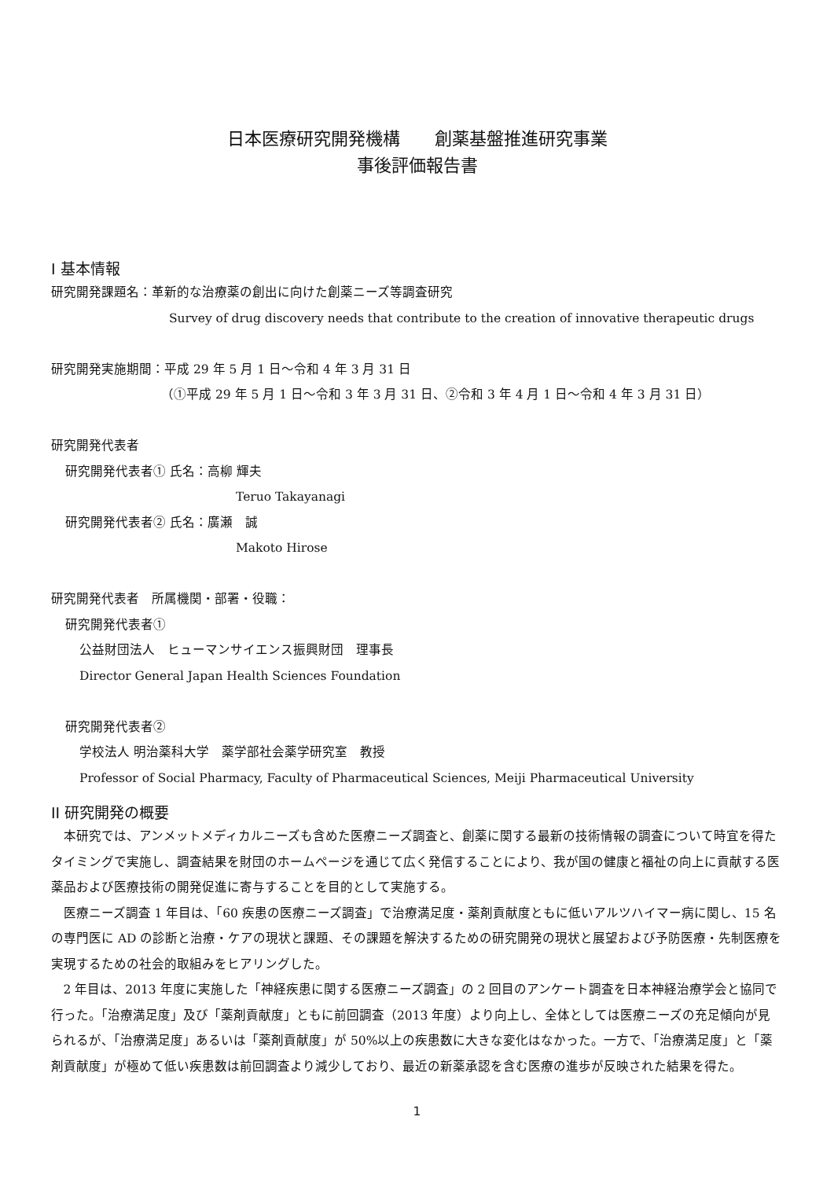日本医療研究開発機構　　創薬基盤推進研究事業
事後評価報告書
I 基本情報
研究開発課題名：革新的な治療薬の創出に向けた創薬ニーズ等調査研究
Survey of drug discovery needs that contribute to the creation of innovative therapeutic drugs
研究開発実施期間：平成 29 年 5 月 1 日～令和 4 年 3 月 31 日
（①平成 29 年 5 月 1 日～令和 3 年 3 月 31 日、②令和 3 年 4 月 1 日～令和 4 年 3 月 31 日）
研究開発代表者
研究開発代表者① 氏名：高柳 輝夫
Teruo Takayanagi
研究開発代表者② 氏名：廣瀬　誠
Makoto Hirose
研究開発代表者　所属機関・部署・役職：
研究開発代表者①
公益財団法人　ヒューマンサイエンス振興財団　理事長
Director General Japan Health Sciences Foundation
研究開発代表者②
学校法人 明治薬科大学　薬学部社会薬学研究室　教授
Professor of Social Pharmacy, Faculty of Pharmaceutical Sciences, Meiji Pharmaceutical University
II 研究開発の概要
本研究では、アンメットメディカルニーズも含めた医療ニーズ調査と、創薬に関する最新の技術情報の調査について時宜を得たタイミングで実施し、調査結果を財団のホームページを通じて広く発信することにより、我が国の健康と福祉の向上に貢献する医薬品および医療技術の開発促進に寄与することを目的として実施する。
医療ニーズ調査 1 年目は、「60 疾患の医療ニーズ調査」で治療満足度・薬剤貢献度ともに低いアルツハイマー病に関し、15 名の専門医に AD の診断と治療・ケアの現状と課題、その課題を解決するための研究開発の現状と展望および予防医療・先制医療を実現するための社会的取組みをヒアリングした。
2 年目は、2013 年度に実施した「神経疾患に関する医療ニーズ調査」の 2 回目のアンケート調査を日本神経治療学会と協同で行った。「治療満足度」及び「薬剤貢献度」ともに前回調査（2013 年度）より向上し、全体としては医療ニーズの充足傾向が見られるが、「治療満足度」あるいは「薬剤貢献度」が 50%以上の疾患数に大きな変化はなかった。一方で、「治療満足度」と「薬剤貢献度」が極めて低い疾患数は前回調査より減少しており、最近の新薬承認を含む医療の進歩が反映された結果を得た。
1